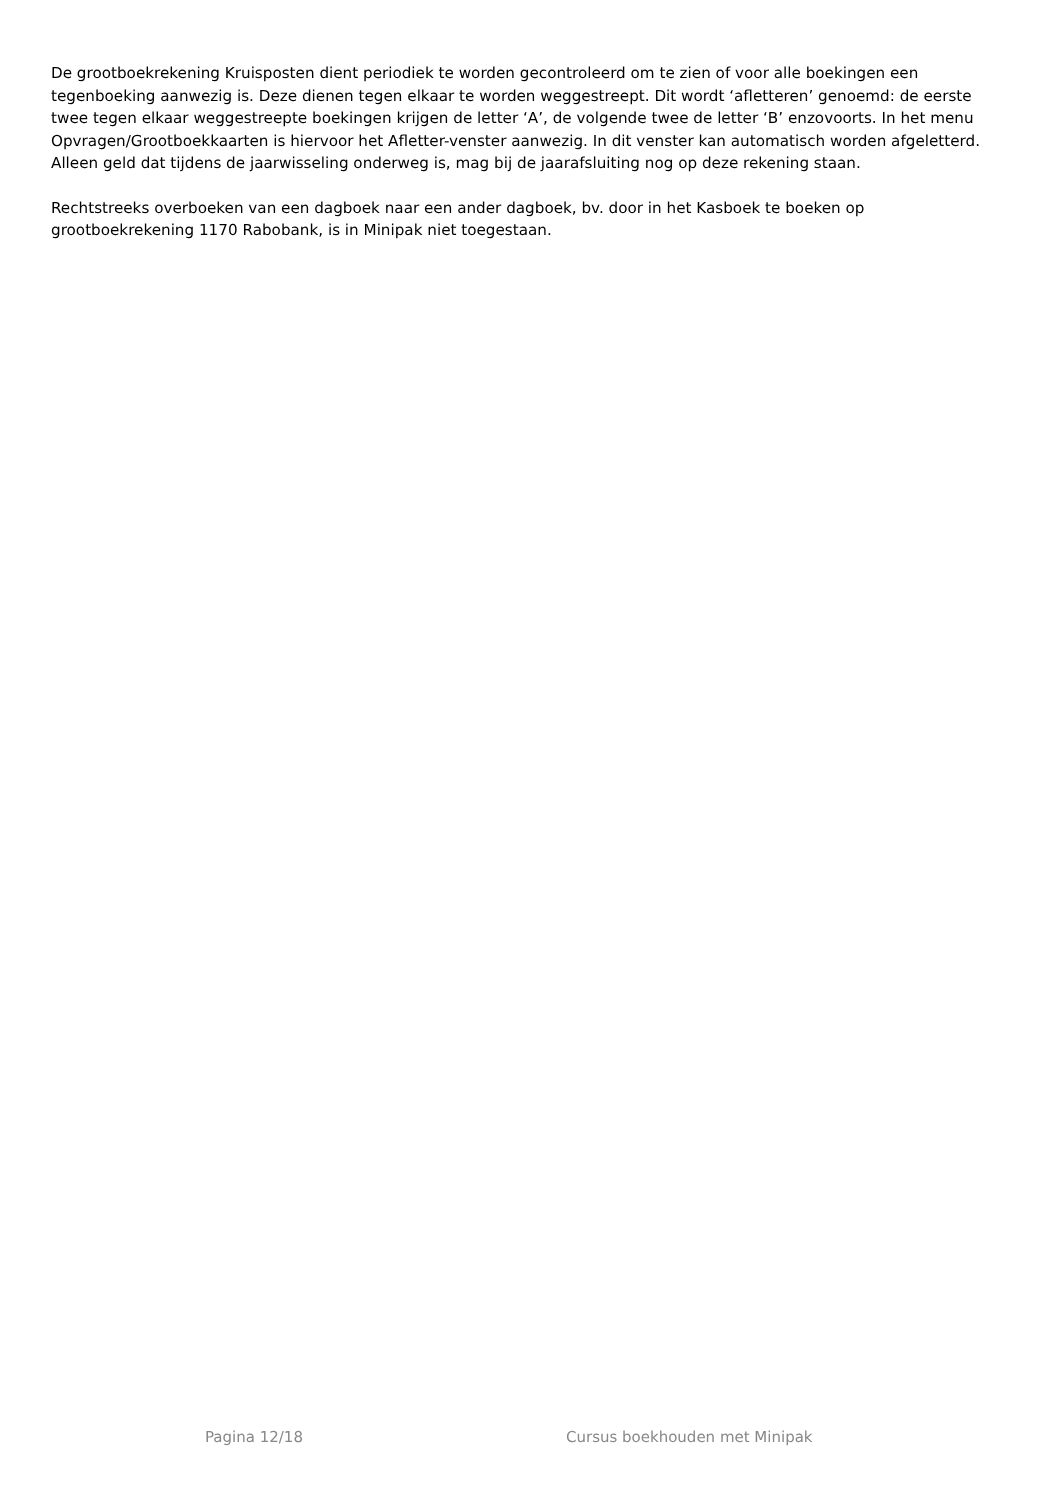De grootboekrekening Kruisposten dient periodiek te worden gecontroleerd om te zien of voor alle boekingen een tegenboeking aanwezig is. Deze dienen tegen elkaar te worden weggestreept. Dit wordt ‘afletteren’ genoemd: de eerste twee tegen elkaar weggestreepte boekingen krijgen de letter ‘A’, de volgende twee de letter ‘B’ enzovoorts. In het menu Opvragen/Grootboekkaarten is hiervoor het Afletter-venster aanwezig. In dit venster kan automatisch worden afgeletterd. Alleen geld dat tijdens de jaarwisseling onderweg is, mag bij de jaarafsluiting nog op deze rekening staan.
Rechtstreeks overboeken van een dagboek naar een ander dagboek, bv. door in het Kasboek te boeken op grootboekrekening 1170 Rabobank, is in Minipak niet toegestaan.
Pagina 12/18 Cursus boekhouden met Minipak